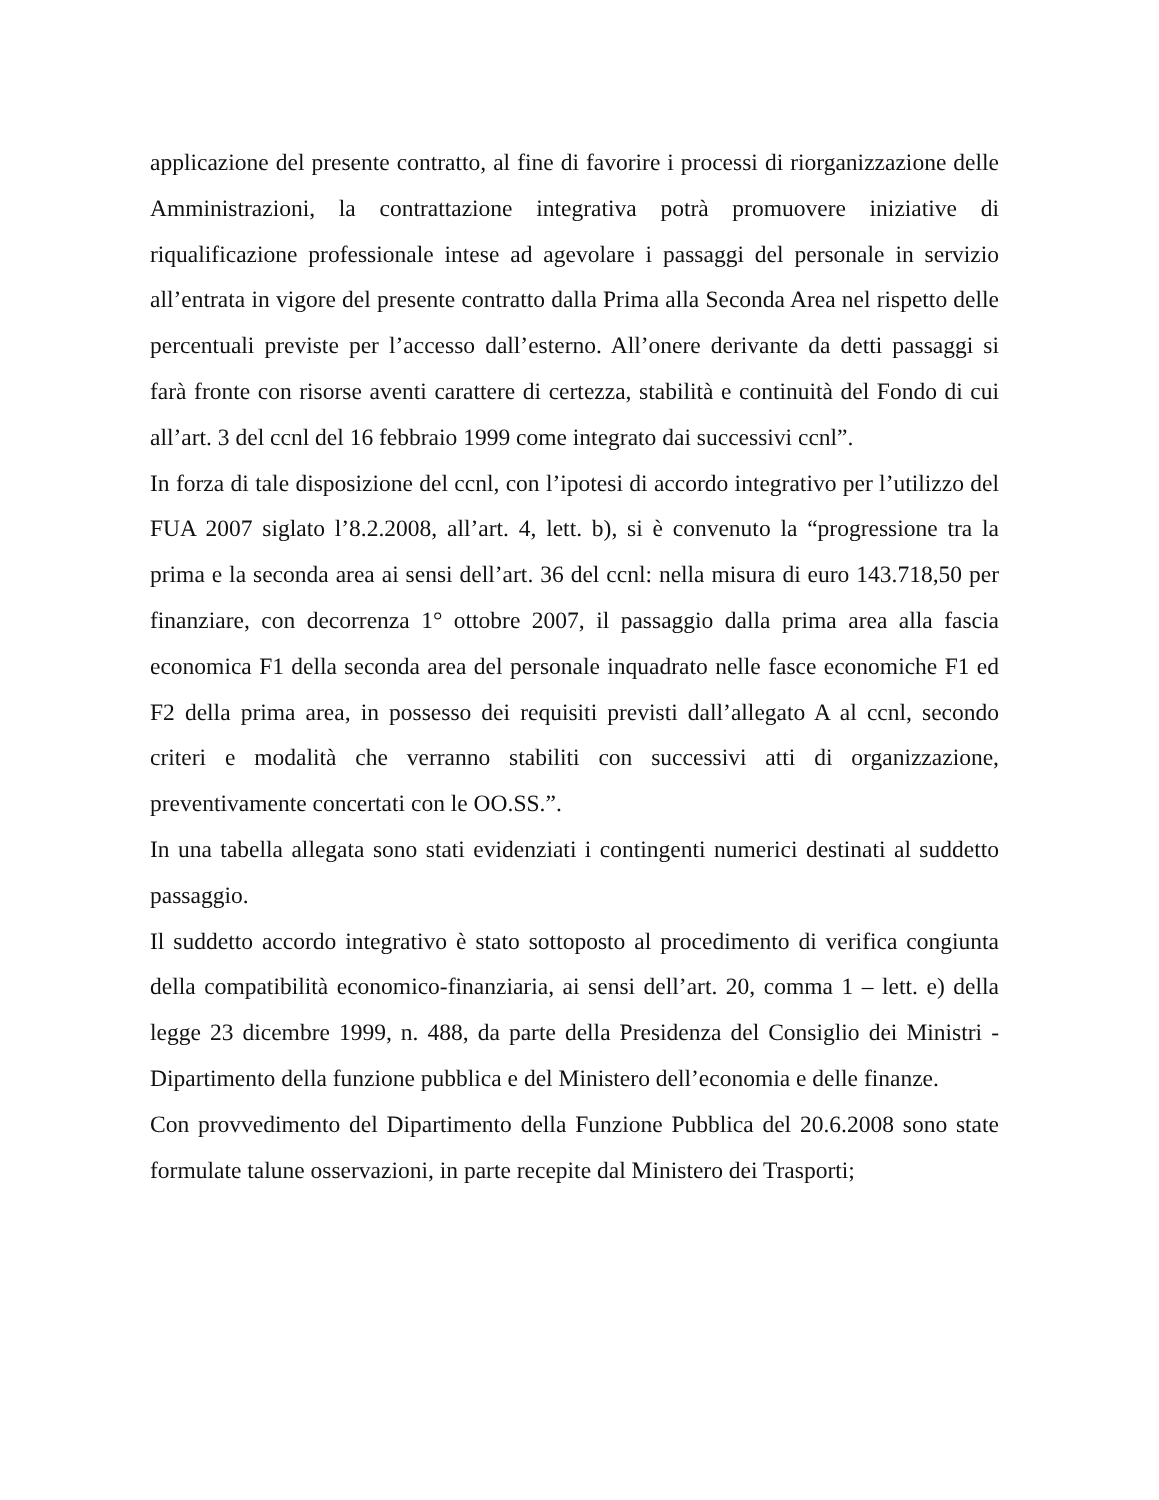applicazione del presente contratto, al fine di favorire i processi di riorganizzazione delle Amministrazioni, la contrattazione integrativa potrà promuovere iniziative di riqualificazione professionale intese ad agevolare i passaggi del personale in servizio all’entrata in vigore del presente contratto dalla Prima alla Seconda Area nel rispetto delle percentuali previste per l’accesso dall’esterno. All’onere derivante da detti passaggi si farà fronte con risorse aventi carattere di certezza, stabilità e continuità del Fondo di cui all’art. 3 del ccnl del 16 febbraio 1999 come integrato dai successivi ccnl”.
In forza di tale disposizione del ccnl, con l’ipotesi di accordo integrativo per l’utilizzo del FUA 2007 siglato l’8.2.2008, all’art. 4, lett. b), si è convenuto la “progressione tra la prima e la seconda area ai sensi dell’art. 36 del ccnl: nella misura di euro 143.718,50 per finanziare, con decorrenza 1° ottobre 2007, il passaggio dalla prima area alla fascia economica F1 della seconda area del personale inquadrato nelle fasce economiche F1 ed F2 della prima area, in possesso dei requisiti previsti dall’allegato A al ccnl, secondo criteri e modalità che verranno stabiliti con successivi atti di organizzazione, preventivamente concertati con le OO.SS.”.
In una tabella allegata sono stati evidenziati i contingenti numerici destinati al suddetto passaggio.
Il suddetto accordo integrativo è stato sottoposto al procedimento di verifica congiunta della compatibilità economico-finanziaria, ai sensi dell’art. 20, comma 1 – lett. e) della legge 23 dicembre 1999, n. 488, da parte della Presidenza del Consiglio dei Ministri - Dipartimento della funzione pubblica e del Ministero dell’economia e delle finanze.
Con provvedimento del Dipartimento della Funzione Pubblica del 20.6.2008 sono state formulate talune osservazioni, in parte recepite dal Ministero dei Trasporti;